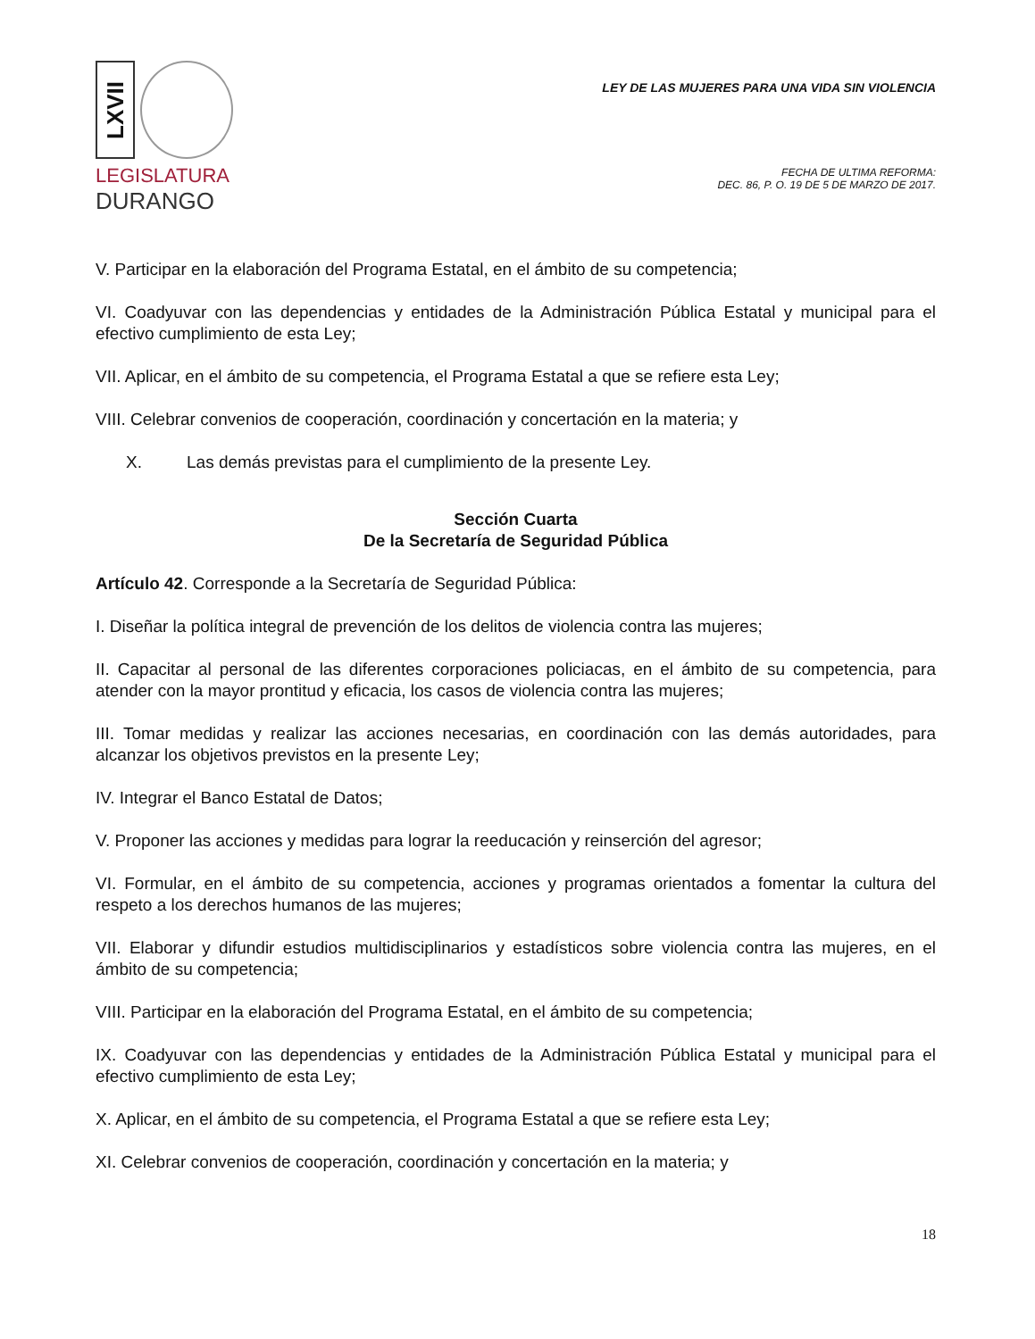LXVII
LEGISLATURA
DURANGO
LEY DE LAS MUJERES PARA UNA VIDA SIN VIOLENCIA
FECHA DE ULTIMA REFORMA:
DEC. 86, P. O. 19 DE 5 DE MARZO DE 2017.
V. Participar en la elaboración del Programa Estatal, en el ámbito de su competencia;
VI. Coadyuvar con las dependencias y entidades de la Administración Pública Estatal y municipal para el efectivo cumplimiento de esta Ley;
VII. Aplicar, en el ámbito de su competencia, el Programa Estatal a que se refiere esta Ley;
VIII. Celebrar convenios de cooperación, coordinación y concertación en la materia; y
X. Las demás previstas para el cumplimiento de la presente Ley.
Sección Cuarta
De la Secretaría de Seguridad Pública
Artículo 42. Corresponde a la Secretaría de Seguridad Pública:
I. Diseñar la política integral de prevención de los delitos de violencia contra las mujeres;
II. Capacitar al personal de las diferentes corporaciones policiacas, en el ámbito de su competencia, para atender con la mayor prontitud y eficacia, los casos de violencia contra las mujeres;
III. Tomar medidas y realizar las acciones necesarias, en coordinación con las demás autoridades, para alcanzar los objetivos previstos en la presente Ley;
IV. Integrar el Banco Estatal de Datos;
V. Proponer las acciones y medidas para lograr la reeducación y reinserción del agresor;
VI. Formular, en el ámbito de su competencia, acciones y programas orientados a fomentar la cultura del respeto a los derechos humanos de las mujeres;
VII. Elaborar y difundir estudios multidisciplinarios y estadísticos sobre violencia contra las mujeres, en el ámbito de su competencia;
VIII. Participar en la elaboración del Programa Estatal, en el ámbito de su competencia;
IX. Coadyuvar con las dependencias y entidades de la Administración Pública Estatal y municipal para el efectivo cumplimiento de esta Ley;
X. Aplicar, en el ámbito de su competencia, el Programa Estatal a que se refiere esta Ley;
XI. Celebrar convenios de cooperación, coordinación y concertación en la materia; y
18